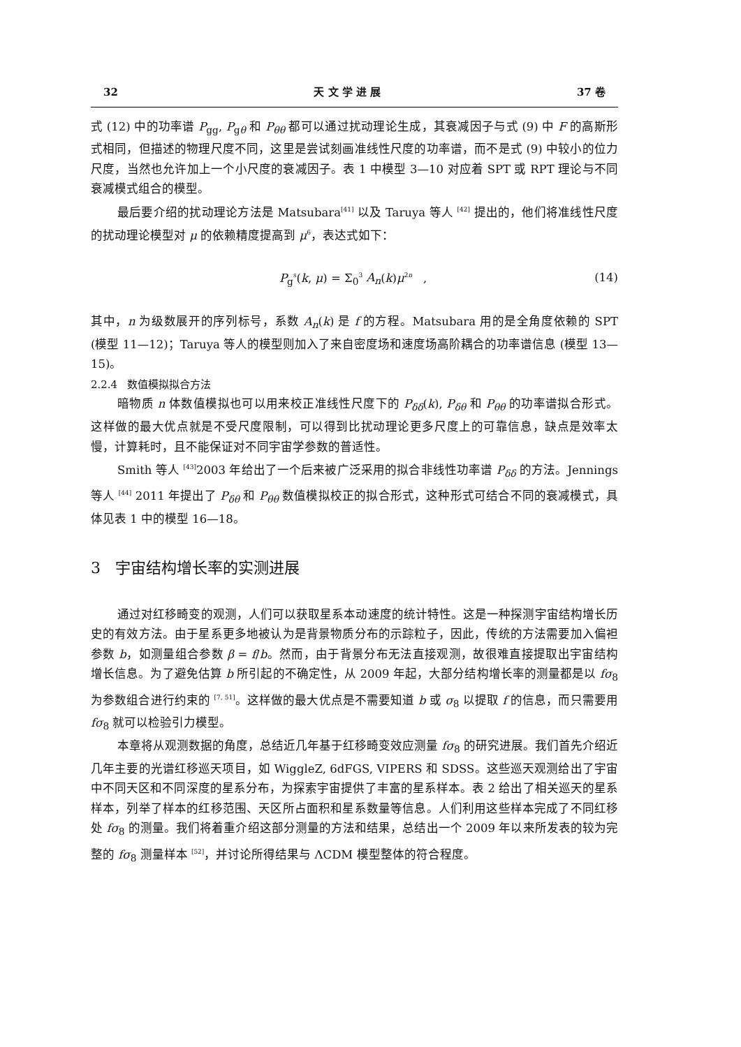32 天 文 学 进 展 37 卷
式 (12) 中的功率谱 P<sub>gg</sub>, P<sub>gθ</sub> 和 P<sub>θθ</sub> 都可以通过扰动理论生成，其衰减因子与式 (9) 中 F 的高斯形式相同，但描述的物理尺度不同，这里是尝试刻画准线性尺度的功率谱，而不是式 (9) 中较小的位力尺度，当然也允许加上一个小尺度的衰减因子。表 1 中模型 3—10 对应着 SPT 或 RPT 理论与不同衰减模式组合的模型。
最后要介绍的扰动理论方法是 Matsubara<sup>[41]</sup> 以及 Taruya 等人 <sup>[42]</sup> 提出的，他们将准线性尺度的扰动理论模型对 μ 的依赖精度提高到 μ<sup>6</sup>，表达式如下：
P<sub>g</sub><sup>s</sup>(k, μ) = Σ<sub>0</sub><sup>3</sup> A<sub>n</sub>(k)μ<sup>2n</sup> , (14)
其中，n 为级数展开的序列标号，系数 A<sub>n</sub>(k) 是 f 的方程。Matsubara 用的是全角度依赖的 SPT (模型 11—12)；Taruya 等人的模型则加入了来自密度场和速度场高阶耦合的功率谱信息 (模型 13—15)。
2.2.4 数值模拟拟合方法
暗物质 n 体数值模拟也可以用来校正准线性尺度下的 P<sub>δδ</sub>(k), P<sub>δθ</sub> 和 P<sub>θθ</sub> 的功率谱拟合形式。这样做的最大优点就是不受尺度限制，可以得到比扰动理论更多尺度上的可靠信息，缺点是效率太慢，计算耗时，且不能保证对不同宇宙学参数的普适性。
Smith 等人 <sup>[43]</sup>2003 年给出了一个后来被广泛采用的拟合非线性功率谱 P<sub>δδ</sub> 的方法。Jennings 等人 <sup>[44]</sup> 2011 年提出了 P<sub>δθ</sub> 和 P<sub>θθ</sub> 数值模拟校正的拟合形式，这种形式可结合不同的衰减模式，具体见表 1 中的模型 16—18。
3 宇宙结构增长率的实测进展
通过对红移畸变的观测，人们可以获取星系本动速度的统计特性。这是一种探测宇宙结构增长历史的有效方法。由于星系更多地被认为是背景物质分布的示踪粒子，因此，传统的方法需要加入偏袒参数 b，如测量组合参数 β = f/b。然而，由于背景分布无法直接观测，故很难直接提取出宇宙结构增长信息。为了避免估算 b 所引起的不确定性，从 2009 年起，大部分结构增长率的测量都是以 fσ<sub>8</sub> 为参数组合进行约束的 <sup>[7, 51]</sup>。这样做的最大优点是不需要知道 b 或 σ<sub>8</sub> 以提取 f 的信息，而只需要用 fσ<sub>8</sub> 就可以检验引力模型。
本章将从观测数据的角度，总结近几年基于红移畸变效应测量 fσ<sub>8</sub> 的研究进展。我们首先介绍近几年主要的光谱红移巡天项目，如 WiggleZ, 6dFGS, VIPERS 和 SDSS。这些巡天观测给出了宇宙中不同天区和不同深度的星系分布，为探索宇宙提供了丰富的星系样本。表 2 给出了相关巡天的星系样本，列举了样本的红移范围、天区所占面积和星系数量等信息。人们利用这些样本完成了不同红移处 fσ<sub>8</sub> 的测量。我们将着重介绍这部分测量的方法和结果，总结出一个 2009 年以来所发表的较为完整的 fσ<sub>8</sub> 测量样本 <sup>[52]</sup>，并讨论所得结果与 ΛCDM 模型整体的符合程度。